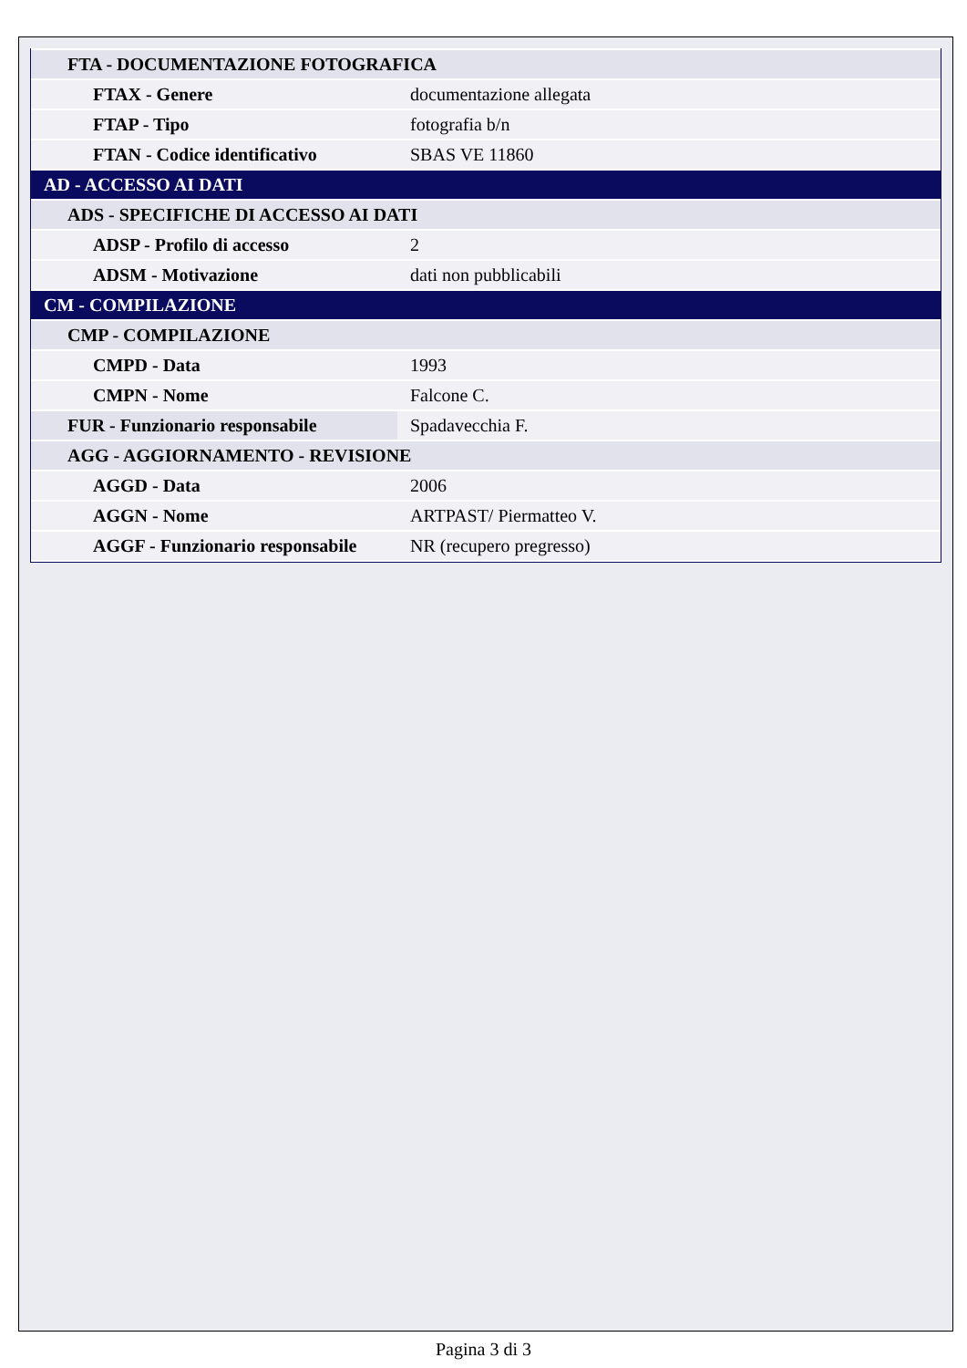| FTA - DOCUMENTAZIONE FOTOGRAFICA | |
| FTAX - Genere | documentazione allegata |
| FTAP - Tipo | fotografia b/n |
| FTAN - Codice identificativo | SBAS VE 11860 |
| AD - ACCESSO AI DATI | |
| ADS - SPECIFICHE DI ACCESSO AI DATI | |
| ADSP - Profilo di accesso | 2 |
| ADSM - Motivazione | dati non pubblicabili |
| CM - COMPILAZIONE | |
| CMP - COMPILAZIONE | |
| CMPD - Data | 1993 |
| CMPN - Nome | Falcone C. |
| FUR - Funzionario responsabile | Spadavecchia F. |
| AGG - AGGIORNAMENTO - REVISIONE | |
| AGGD - Data | 2006 |
| AGGN - Nome | ARTPAST/ Piermatteo V. |
| AGGF - Funzionario responsabile | NR (recupero pregresso) |
Pagina 3 di 3